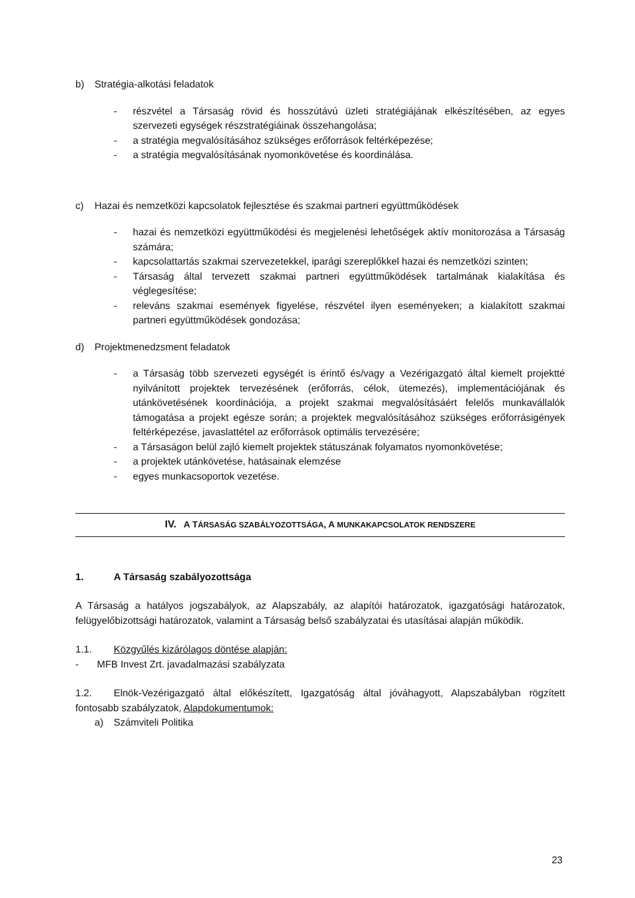b) Stratégia-alkotási feladatok
- részvétel a Társaság rövid és hosszútávú üzleti stratégiájának elkészítésében, az egyes szervezeti egységek részstratégiáinak összehangolása;
- a stratégia megvalósításához szükséges erőforrások feltérképezése;
- a stratégia megvalósításának nyomonkövetése és koordinálása.
c) Hazai és nemzetközi kapcsolatok fejlesztése és szakmai partneri együttműködések
- hazai és nemzetközi együttműködési és megjelenési lehetőségek aktív monitorozása a Társaság számára;
- kapcsolattartás szakmai szervezetekkel, iparági szereplőkkel hazai és nemzetközi szinten;
- Társaság által tervezett szakmai partneri együttműködések tartalmának kialakítása és véglegesítése;
- releváns szakmai események figyelése, részvétel ilyen eseményeken; a kialakított szakmai partneri együttműködések gondozása;
d) Projektmenedzsment feladatok
- a Társaság több szervezeti egységét is érintő és/vagy a Vezérigazgató által kiemelt projektté nyilvánított projektek tervezésének (erőforrás, célok, ütemezés), implementációjának és utánkövetésének koordinációja, a projekt szakmai megvalósításáért felelős munkavállalók támogatása a projekt egésze során; a projektek megvalósításához szükséges erőforrásigények feltérképezése, javaslattétel az erőforrások optimális tervezésére;
- a Társaságon belül zajló kiemelt projektek státuszának folyamatos nyomonkövetése;
- a projektek utánkövetése, hatásainak elemzése
- egyes munkacsoportok vezetése.
IV. A TÁRSASÁG SZABÁLYOZOTTSÁGA, A MUNKAKAPCSOLATOK RENDSZERE
1. A Társaság szabályozottsága
A Társaság a hatályos jogszabályok, az Alapszabály, az alapítói határozatok, igazgatósági határozatok, felügyelőbizottsági határozatok, valamint a Társaság belső szabályzatai és utasításai alapján működik.
1.1. Közgyűlés kizárólagos döntése alapján:
- MFB Invest Zrt. javadalmazási szabályzata
1.2. Elnök-Vezérigazgató által előkészített, Igazgatóság által jóváhagyott, Alapszabályban rögzített fontosabb szabályzatok, Alapdokumentumok:
a) Számviteli Politika
23